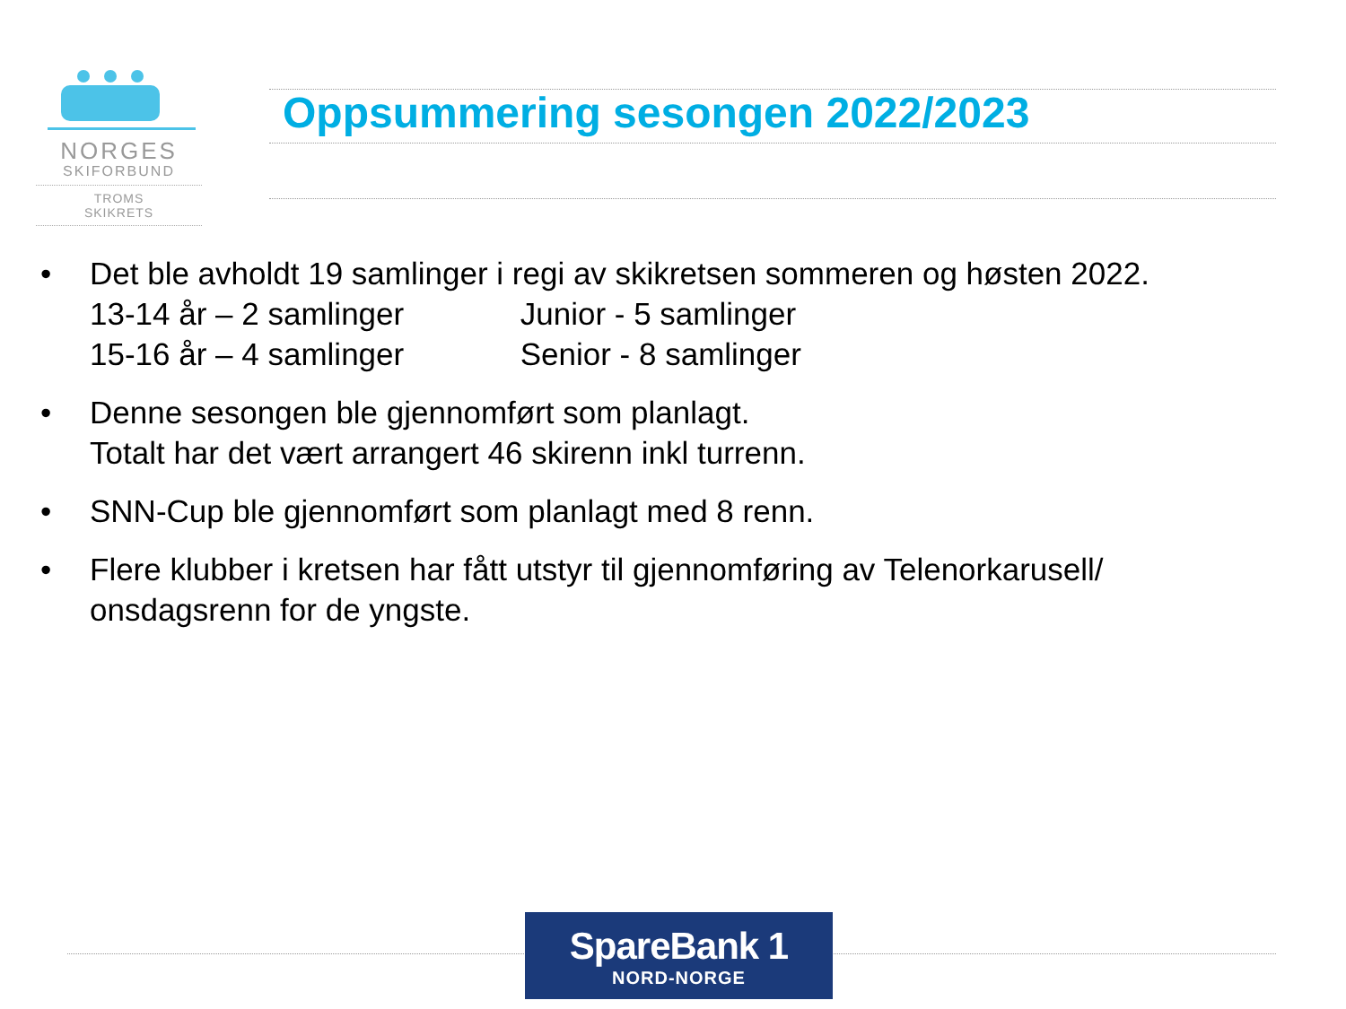NORGES
SKIFORBUND
TROMS
SKIKRETS
Oppsummering sesongen 2022/2023
• Det ble avholdt 19 samlinger i regi av skikretsen sommeren og høsten 2022.
13-14 år – 2 samlinger Junior - 5 samlinger
15-16 år – 4 samlinger Senior - 8 samlinger
• Denne sesongen ble gjennomført som planlagt.
Totalt har det vært arrangert 46 skirenn inkl turrenn.
• SNN-Cup ble gjennomført som planlagt med 8 renn.
• Flere klubber i kretsen har fått utstyr til gjennomføring av Telenorkarusell/ onsdagsrenn for de yngste.
SpareBank 1
NORD-NORGE